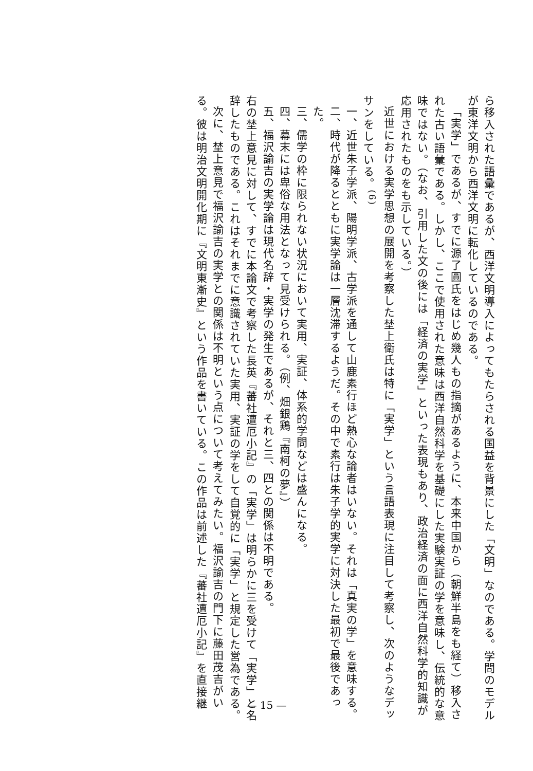ら移入された語彙であるが、西洋文明導入によってもたらされる国益を背景にした「文明」なのである。学問のモデルが東洋文明から西洋文明に転化しているのである。
「実学」であるが、すでに源了圓氏をはじめ幾人もの指摘があるように、本来中国から（朝鮮半島をも経て）移入された古い語彙である。しかし、ここで使用された意味は西洋自然科学を基礎にした実験実証の学を意味し、伝統的な意味ではない。（なお、引用した文の後には「経済の実学」といった表現もあり、政治経済の面に西洋自然科学的知識が応用されたものをも示している。）
近世における実学思想の展開を考察した埜上衛氏は特に「実学」という言語表現に注目して考察し、次のようなデッサンをしている。<sup>(6)</sup>
一、近世朱子学派、陽明学派、古学派を通して山鹿素行ほど熱心な論者はいない。それは「真実の学」を意味する。
二、時代が降るとともに実学論は一層沈滞するようだ。その中で素行は朱子学的実学に対決した最初で最後であった。
三、儒学の枠に限られない状況において実用、実証、体系的学問などは盛んになる。
四、幕末には卑俗な用法となって見受けられる。（例、畑銀鶏『南柯の夢』）
五、福沢諭吉の実学論は現代名辞・実学の発生であるが、それと三、四との関係は不明である。
右の埜上意見に対して、すでに本論文で考察した長英『蕃社遭厄小記』の「実学」は明らかに三を受けて「実学」と名辞したものである。これはそれまでに意識されていた実用、実証の学をして自覚的に「実学」と規定した営為である。
次に、埜上意見で福沢諭吉の実学との関係は不明という点について考えてみたい。福沢諭吉の門下に藤田茂吉がいる。彼は明治文明開化期に『文明東漸史』という作品を書いている。この作品は前述した『蕃社遭厄小記』を直接継
— 15 —